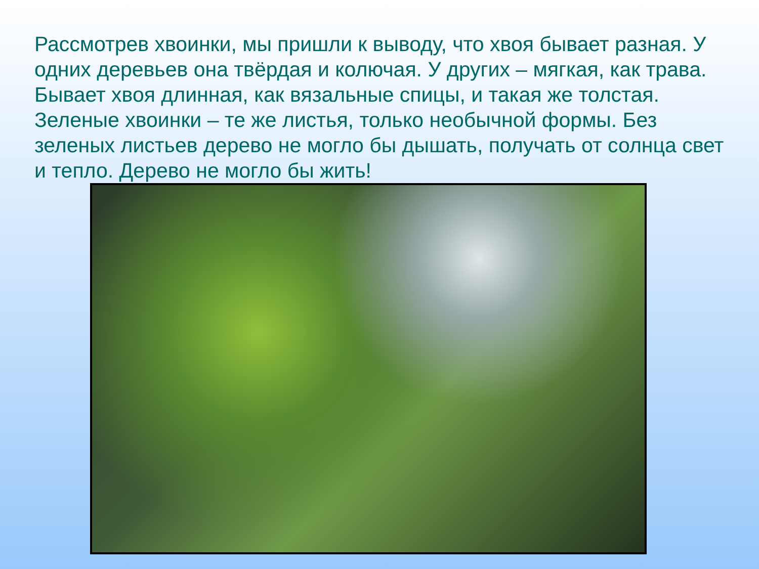Рассмотрев хвоинки, мы пришли к выводу, что хвоя бывает разная. У одних деревьев она твёрдая и колючая. У других – мягкая, как трава. Бывает хвоя длинная, как вязальные спицы, и такая же толстая. Зеленые хвоинки – те же листья, только необычной формы. Без зеленых листьев дерево не могло бы дышать, получать от солнца свет и тепло. Дерево не могло бы жить!